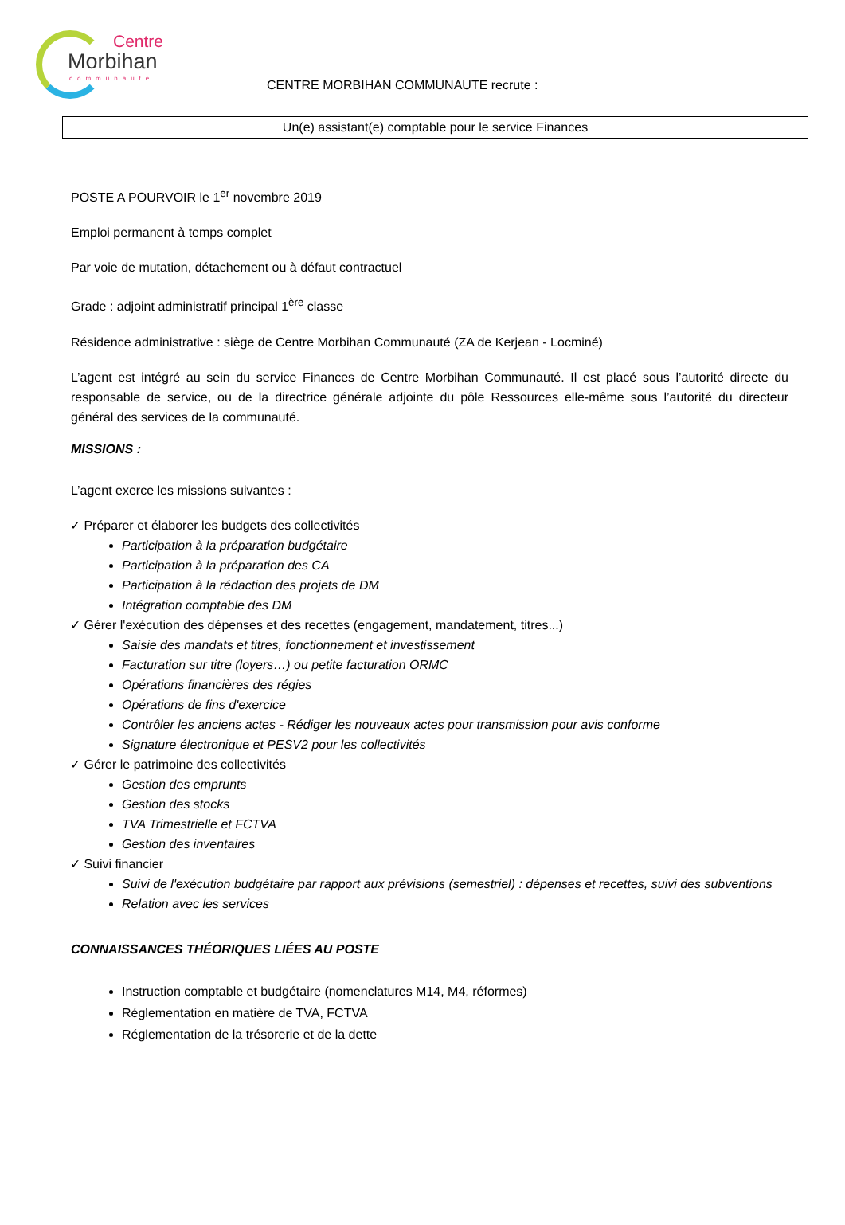Centre
Morbihan
communauté
CENTRE MORBIHAN COMMUNAUTE recrute :
Un(e) assistant(e) comptable pour le service Finances
POSTE A POURVOIR le 1<sup>er</sup> novembre 2019
Emploi permanent à temps complet
Par voie de mutation, détachement ou à défaut contractuel
Grade : adjoint administratif principal 1<sup>ère</sup> classe
Résidence administrative : siège de Centre Morbihan Communauté (ZA de Kerjean - Locminé)
L’agent est intégré au sein du service Finances de Centre Morbihan Communauté. Il est placé sous l’autorité directe du responsable de service, ou de la directrice générale adjointe du pôle Ressources elle-même sous l’autorité du directeur général des services de la communauté.
MISSIONS :
L’agent exerce les missions suivantes :
✓ Préparer et élaborer les budgets des collectivités
Participation à la préparation budgétaire
Participation à la préparation des CA
Participation à la rédaction des projets de DM
Intégration comptable des DM
✓ Gérer l'exécution des dépenses et des recettes (engagement, mandatement, titres...)
Saisie des mandats et titres, fonctionnement et investissement
Facturation sur titre (loyers…) ou petite facturation ORMC
Opérations financières des régies
Opérations de fins d'exercice
Contrôler les anciens actes - Rédiger les nouveaux actes pour transmission pour avis conforme
Signature électronique et PESV2 pour les collectivités
✓ Gérer le patrimoine des collectivités
Gestion des emprunts
Gestion des stocks
TVA Trimestrielle et FCTVA
Gestion des inventaires
✓ Suivi financier
Suivi de l'exécution budgétaire par rapport aux prévisions (semestriel) : dépenses et recettes, suivi des subventions
Relation avec les services
CONNAISSANCES THÉORIQUES LIÉES AU POSTE
Instruction comptable et budgétaire (nomenclatures M14, M4, réformes)
Réglementation en matière de TVA, FCTVA
Réglementation de la trésorerie et de la dette